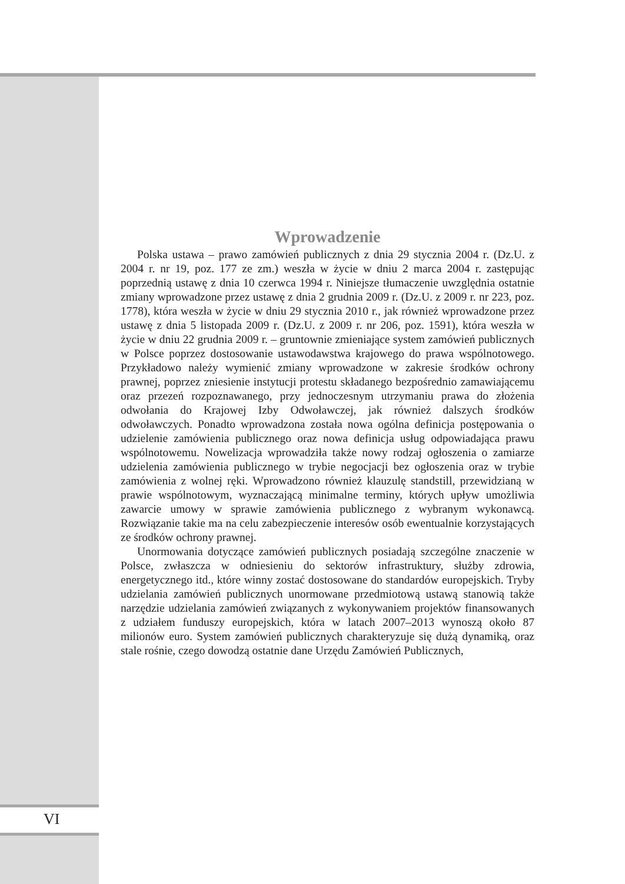Wprowadzenie
Polska ustawa – prawo zamówień publicznych z dnia 29 stycznia 2004 r. (Dz.U. z 2004 r. nr 19, poz. 177 ze zm.) weszła w życie w dniu 2 marca 2004 r. zastępując poprzednią ustawę z dnia 10 czerwca 1994 r. Niniejsze tłumaczenie uwzględnia ostatnie zmiany wprowadzone przez ustawę z dnia 2 grudnia 2009 r. (Dz.U. z 2009 r. nr 223, poz. 1778), która weszła w życie w dniu 29 stycznia 2010 r., jak również wprowadzone przez ustawę z dnia 5 listopada 2009 r. (Dz.U. z 2009 r. nr 206, poz. 1591), która weszła w życie w dniu 22 grudnia 2009 r. – gruntownie zmieniające system zamówień publicznych w Polsce poprzez dostosowanie ustawodawstwa krajowego do prawa wspólnotowego. Przykładowo należy wymienić zmiany wprowadzone w zakresie środków ochrony prawnej, poprzez zniesienie instytucji protestu składanego bezpośrednio zamawiającemu oraz przezeń rozpoznawanego, przy jednoczesnym utrzymaniu prawa do złożenia odwołania do Krajowej Izby Odwoławczej, jak również dalszych środków odwoławczych. Ponadto wprowadzona została nowa ogólna definicja postępowania o udzielenie zamówienia publicznego oraz nowa definicja usług odpowiadająca prawu wspólnotowemu. Nowelizacja wprowadziła także nowy rodzaj ogłoszenia o zamiarze udzielenia zamówienia publicznego w trybie negocjacji bez ogłoszenia oraz w trybie zamówienia z wolnej ręki. Wprowadzono również klauzulę standstill, przewidzianą w prawie wspólnotowym, wyznaczającą minimalne terminy, których upływ umożliwia zawarcie umowy w sprawie zamówienia publicznego z wybranym wykonawcą. Rozwiązanie takie ma na celu zabezpieczenie interesów osób ewentualnie korzystających ze środków ochrony prawnej.
Unormowania dotyczące zamówień publicznych posiadają szczególne znaczenie w Polsce, zwłaszcza w odniesieniu do sektorów infrastruktury, służby zdrowia, energetycznego itd., które winny zostać dostosowane do standardów europejskich. Tryby udzielania zamówień publicznych unormowane przedmiotową ustawą stanowią także narzędzie udzielania zamówień związanych z wykonywaniem projektów finansowanych z udziałem funduszy europejskich, która w latach 2007–2013 wynoszą około 87 milionów euro. System zamówień publicznych charakteryzuje się dużą dynamiką, oraz stale rośnie, czego dowodzą ostatnie dane Urzędu Zamówień Publicznych,
VI